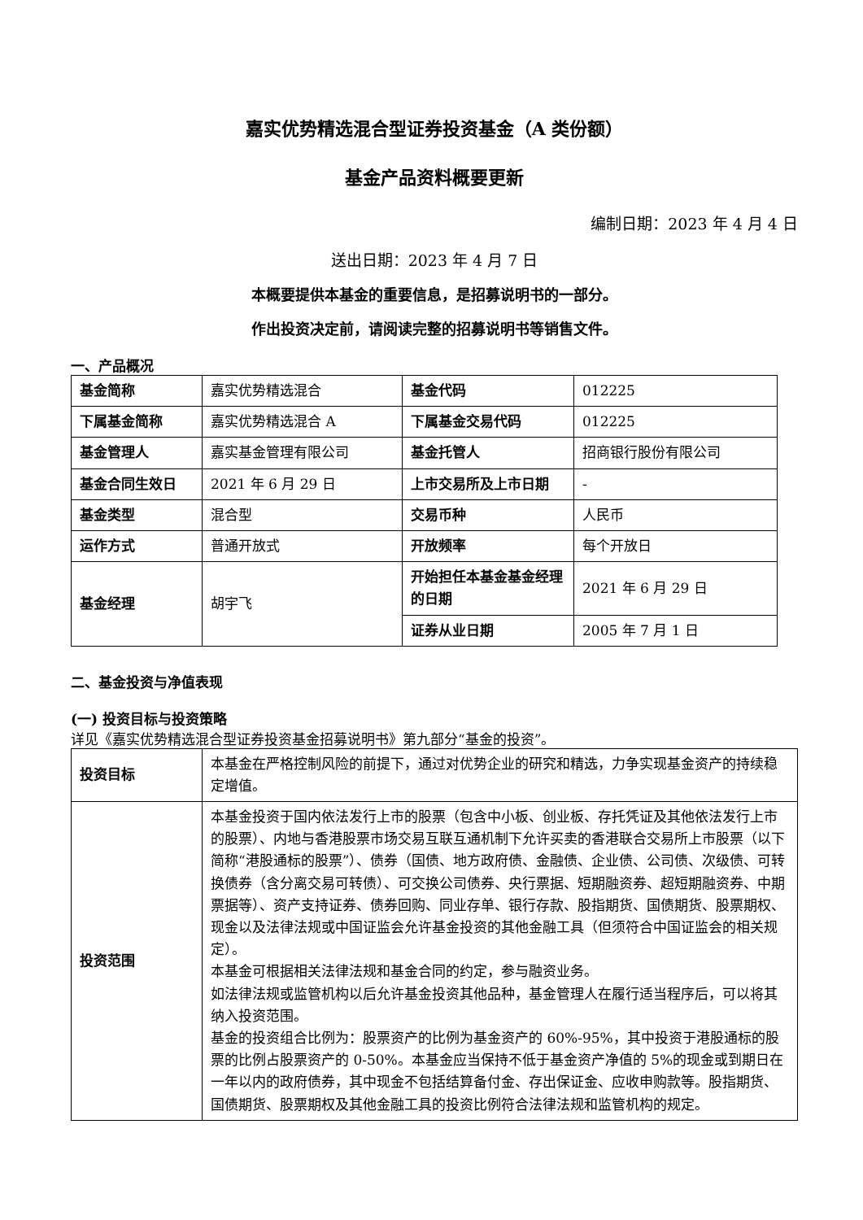嘉实优势精选混合型证券投资基金（A 类份额）
基金产品资料概要更新
编制日期：2023 年 4 月 4 日
送出日期：2023 年 4 月 7 日
本概要提供本基金的重要信息，是招募说明书的一部分。
作出投资决定前，请阅读完整的招募说明书等销售文件。
一、产品概况
| 基金简称 | 嘉实优势精选混合 | 基金代码 | 012225 |
| 下属基金简称 | 嘉实优势精选混合 A | 下属基金交易代码 | 012225 |
| 基金管理人 | 嘉实基金管理有限公司 | 基金托管人 | 招商银行股份有限公司 |
| 基金合同生效日 | 2021 年 6 月 29 日 | 上市交易所及上市日期 | - |
| 基金类型 | 混合型 | 交易币种 | 人民币 |
| 运作方式 | 普通开放式 | 开放频率 | 每个开放日 |
| 基金经理 | 胡宇飞 | 开始担任本基金基金经理的日期 | 2021 年 6 月 29 日 |
| | | 证券从业日期 | 2005 年 7 月 1 日 |
二、基金投资与净值表现
(一) 投资目标与投资策略
详见《嘉实优势精选混合型证券投资基金招募说明书》第九部分“基金的投资”。
| 投资目标 | 本基金在严格控制风险的前提下，通过对优势企业的研究和精选，力争实现基金资产的持续稳定增值。 |
| 投资范围 | 本基金投资于国内依法发行上市的股票（包含中小板、创业板、存托凭证及其他依法发行上市的股票）、内地与香港股票市场交易互联互通机制下允许买卖的香港联合交易所上市股票（以下简称“港股通标的股票”）、债券（国债、地方政府债、金融债、企业债、公司债、次级债、可转换债券（含分离交易可转债）、可交换公司债券、央行票据、短期融资券、超短期融资券、中期票据等）、资产支持证券、债券回购、同业存单、银行存款、股指期货、国债期货、股票期权、现金以及法律法规或中国证监会允许基金投资的其他金融工具（但须符合中国证监会的相关规定）。 本基金可根据相关法律法规和基金合同的约定，参与融资业务。 如法律法规或监管机构以后允许基金投资其他品种，基金管理人在履行适当程序后，可以将其纳入投资范围。 基金的投资组合比例为：股票资产的比例为基金资产的 60%-95%，其中投资于港股通标的股票的比例占股票资产的 0-50%。本基金应当保持不低于基金资产净值的 5%的现金或到期日在一年以内的政府债券，其中现金不包括结算备付金、存出保证金、应收申购款等。股指期货、国债期货、股票期权及其他金融工具的投资比例符合法律法规和监管机构的规定。 |